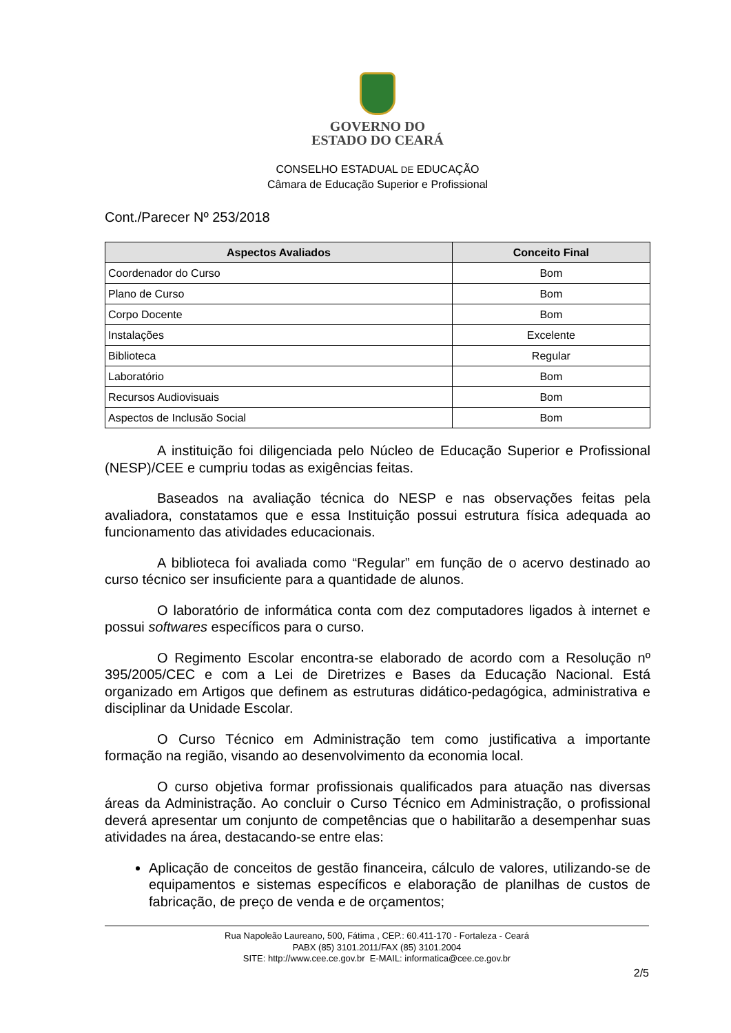GOVERNO DO
ESTADO DO CEARÁ
CONSELHO ESTADUAL DE EDUCAÇÃO
Câmara de Educação Superior e Profissional
Cont./Parecer Nº 253/2018
| Aspectos Avaliados | Conceito Final |
| --- | --- |
| Coordenador do Curso | Bom |
| Plano de Curso | Bom |
| Corpo Docente | Bom |
| Instalações | Excelente |
| Biblioteca | Regular |
| Laboratório | Bom |
| Recursos Audiovisuais | Bom |
| Aspectos de Inclusão Social | Bom |
A instituição foi diligenciada pelo Núcleo de Educação Superior e Profissional (NESP)/CEE e cumpriu todas as exigências feitas.
Baseados na avaliação técnica do NESP e nas observações feitas pela avaliadora, constatamos que e essa Instituição possui estrutura física adequada ao funcionamento das atividades educacionais.
A biblioteca foi avaliada como “Regular” em função de o acervo destinado ao curso técnico ser insuficiente para a quantidade de alunos.
O laboratório de informática conta com dez computadores ligados à internet e possui softwares específicos para o curso.
O Regimento Escolar encontra-se elaborado de acordo com a Resolução nº 395/2005/CEC e com a Lei de Diretrizes e Bases da Educação Nacional. Está organizado em Artigos que definem as estruturas didático-pedagógica, administrativa e disciplinar da Unidade Escolar.
O Curso Técnico em Administração tem como justificativa a importante formação na região, visando ao desenvolvimento da economia local.
O curso objetiva formar profissionais qualificados para atuação nas diversas áreas da Administração. Ao concluir o Curso Técnico em Administração, o profissional deverá apresentar um conjunto de competências que o habilitarão a desempenhar suas atividades na área, destacando-se entre elas:
Aplicação de conceitos de gestão financeira, cálculo de valores, utilizando-se de equipamentos e sistemas específicos e elaboração de planilhas de custos de fabricação, de preço de venda e de orçamentos;
Rua Napoleão Laureano, 500, Fátima , CEP.: 60.411-170 - Fortaleza - Ceará
PABX (85) 3101.2011/FAX (85) 3101.2004
SITE: http://www.cee.ce.gov.br E-MAIL: informatica@cee.ce.gov.br
2/5